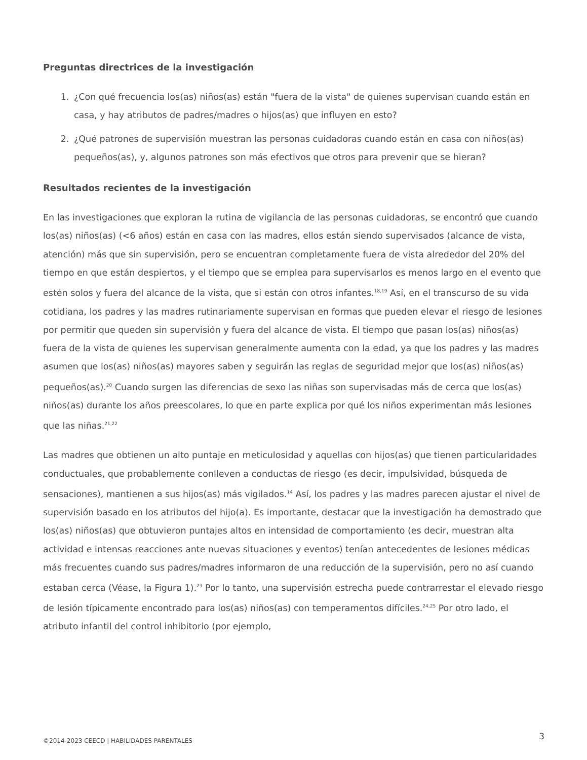Preguntas directrices de la investigación
1. ¿Con qué frecuencia los(as) niños(as) están "fuera de la vista" de quienes supervisan cuando están en casa, y hay atributos de padres/madres o hijos(as) que influyen en esto?
2. ¿Qué patrones de supervisión muestran las personas cuidadoras cuando están en casa con niños(as) pequeños(as), y, algunos patrones son más efectivos que otros para prevenir que se hieran?
Resultados recientes de la investigación
En las investigaciones que exploran la rutina de vigilancia de las personas cuidadoras, se encontró que cuando los(as) niños(as) (<6 años) están en casa con las madres, ellos están siendo supervisados (alcance de vista, atención) más que sin supervisión, pero se encuentran completamente fuera de vista alrededor del 20% del tiempo en que están despiertos, y el tiempo que se emplea para supervisarlos es menos largo en el evento que estén solos y fuera del alcance de la vista, que si están con otros infantes.<sup>18,19</sup> Así, en el transcurso de su vida cotidiana, los padres y las madres rutinariamente supervisan en formas que pueden elevar el riesgo de lesiones por permitir que queden sin supervisión y fuera del alcance de vista. El tiempo que pasan los(as) niños(as) fuera de la vista de quienes les supervisan generalmente aumenta con la edad, ya que los padres y las madres asumen que los(as) niños(as) mayores saben y seguirán las reglas de seguridad mejor que los(as) niños(as) pequeños(as).<sup>20</sup> Cuando surgen las diferencias de sexo las niñas son supervisadas más de cerca que los(as) niños(as) durante los años preescolares, lo que en parte explica por qué los niños experimentan más lesiones que las niñas.<sup>21,22</sup>
Las madres que obtienen un alto puntaje en meticulosidad y aquellas con hijos(as) que tienen particularidades conductuales, que probablemente conlleven a conductas de riesgo (es decir, impulsividad, búsqueda de sensaciones), mantienen a sus hijos(as) más vigilados.<sup>14</sup> Así, los padres y las madres parecen ajustar el nivel de supervisión basado en los atributos del hijo(a). Es importante, destacar que la investigación ha demostrado que los(as) niños(as) que obtuvieron puntajes altos en intensidad de comportamiento (es decir, muestran alta actividad e intensas reacciones ante nuevas situaciones y eventos) tenían antecedentes de lesiones médicas más frecuentes cuando sus padres/madres informaron de una reducción de la supervisión, pero no así cuando estaban cerca (Véase, la Figura 1).<sup>23</sup> Por lo tanto, una supervisión estrecha puede contrarrestar el elevado riesgo de lesión típicamente encontrado para los(as) niños(as) con temperamentos difíciles.<sup>24,25</sup> Por otro lado, el atributo infantil del control inhibitorio (por ejemplo,
©2014-2023 CEECD | HABILIDADES PARENTALES 3